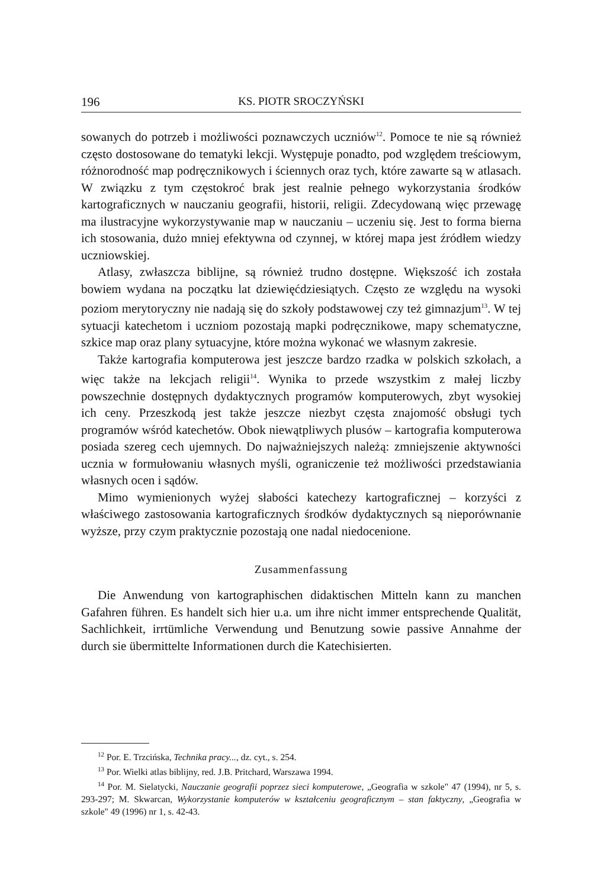196 KS. PIOTR SROCZYŃSKI
sowanych do potrzeb i możliwości poznawczych uczniów<sup>12</sup>. Pomoce te nie są również często dostosowane do tematyki lekcji. Występuje ponadto, pod względem treściowym, różnorodność map podręcznikowych i ściennych oraz tych, które zawarte są w atlasach. W związku z tym częstokroć brak jest realnie pełnego wykorzystania środków kartograficznych w nauczaniu geografii, historii, religii. Zdecydowaną więc przewagę ma ilustracyjne wykorzystywanie map w nauczaniu – uczeniu się. Jest to forma bierna ich stosowania, dużo mniej efektywna od czynnej, w której mapa jest źródłem wiedzy uczniowskiej.
Atlasy, zwłaszcza biblijne, są również trudno dostępne. Większość ich została bowiem wydana na początku lat dziewięćdziesiątych. Często ze względu na wysoki poziom merytoryczny nie nadają się do szkoły podstawowej czy też gimnazjum<sup>13</sup>. W tej sytuacji katechetom i uczniom pozostają mapki podręcznikowe, mapy schematyczne, szkice map oraz plany sytuacyjne, które można wykonać we własnym zakresie.
Także kartografia komputerowa jest jeszcze bardzo rzadka w polskich szkołach, a więc także na lekcjach religii<sup>14</sup>. Wynika to przede wszystkim z małej liczby powszechnie dostępnych dydaktycznych programów komputerowych, zbyt wysokiej ich ceny. Przeszkodą jest także jeszcze niezbyt częsta znajomość obsługi tych programów wśród katechetów. Obok niewątpliwych plusów – kartografia komputerowa posiada szereg cech ujemnych. Do najważniejszych należą: zmniejszenie aktywności ucznia w formułowaniu własnych myśli, ograniczenie też możliwości przedstawiania własnych ocen i sądów.
Mimo wymienionych wyżej słabości katechezy kartograficznej – korzyści z właściwego zastosowania kartograficznych środków dydaktycznych są nieporównanie wyższe, przy czym praktycznie pozostają one nadal niedocenione.
Zusammenfassung
Die Anwendung von kartographischen didaktischen Mitteln kann zu manchen Gafahren führen. Es handelt sich hier u.a. um ihre nicht immer entsprechende Qualität, Sachlichkeit, irrtümliche Verwendung und Benutzung sowie passive Annahme der durch sie übermittelte Informationen durch die Katechisierten.
<sup>12</sup> Por. E. Trzcińska, Technika pracy..., dz. cyt., s. 254.
<sup>13</sup> Por. Wielki atlas biblijny, red. J.B. Pritchard, Warszawa 1994.
<sup>14</sup> Por. M. Sielatycki, Nauczanie geografii poprzez sieci komputerowe, „Geografia w szkole" 47 (1994), nr 5, s. 293-297; M. Skwarcan, Wykorzystanie komputerów w kształceniu geograficznym – stan faktyczny, „Geografia w szkole" 49 (1996) nr 1, s. 42-43.